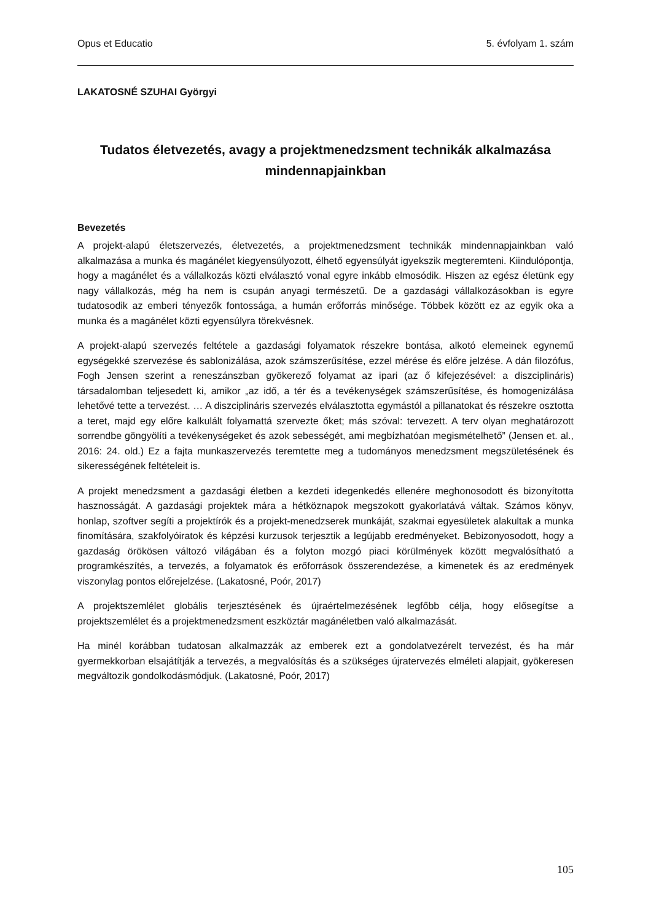Opus et Educatio 5. évfolyam 1. szám
LAKATOSNÉ SZUHAI Györgyi
Tudatos életvezetés, avagy a projektmenedzsment technikák alkalmazása mindennapjainkban
Bevezetés
A projekt-alapú életszervezés, életvezetés, a projektmenedzsment technikák mindennapjainkban való alkalmazása a munka és magánélet kiegyensúlyozott, élhető egyensúlyát igyekszik megteremteni. Kiindulópontja, hogy a magánélet és a vállalkozás közti elválasztó vonal egyre inkább elmosódik. Hiszen az egész életünk egy nagy vállalkozás, még ha nem is csupán anyagi természetű. De a gazdasági vállalkozásokban is egyre tudatosodik az emberi tényezők fontossága, a humán erőforrás minősége. Többek között ez az egyik oka a munka és a magánélet közti egyensúlyra törekvésnek.
A projekt-alapú szervezés feltétele a gazdasági folyamatok részekre bontása, alkotó elemeinek egynemű egységekké szervezése és sablonizálása, azok számszerűsítése, ezzel mérése és előre jelzése. A dán filozófus, Fogh Jensen szerint a reneszánszban gyökerező folyamat az ipari (az ő kifejezésével: a diszciplináris) társadalomban teljesedett ki, amikor „az idő, a tér és a tevékenységek számszerűsítése, és homogenizálása lehetővé tette a tervezést. … A diszciplináris szervezés elválasztotta egymástól a pillanatokat és részekre osztotta a teret, majd egy előre kalkulált folyamattá szervezte őket; más szóval: tervezett. A terv olyan meghatározott sorrendbe göngyölíti a tevékenységeket és azok sebességét, ami megbízhatóan megismételhető” (Jensen et. al., 2016: 24. old.) Ez a fajta munkaszervezés teremtette meg a tudományos menedzsment megszületésének és sikerességének feltételeit is.
A projekt menedzsment a gazdasági életben a kezdeti idegenkedés ellenére meghonosodott és bizonyította hasznosságát. A gazdasági projektek mára a hétköznapok megszokott gyakorlatává váltak. Számos könyv, honlap, szoftver segíti a projektírók és a projekt-menedzserek munkáját, szakmai egyesületek alakultak a munka finomítására, szakfolyóiratok és képzési kurzusok terjesztik a legújabb eredményeket. Bebizonyosodott, hogy a gazdaság örökösen változó világában és a folyton mozgó piaci körülmények között megvalósítható a programkészítés, a tervezés, a folyamatok és erőforrások összerendezése, a kimenetek és az eredmények viszonylag pontos előrejelzése. (Lakatosné, Poór, 2017)
A projektszemlélet globális terjesztésének és újraértelmezésének legfőbb célja, hogy elősegítse a projektszemlélet és a projektmenedzsment eszköztár magánéletben való alkalmazását.
Ha minél korábban tudatosan alkalmazzák az emberek ezt a gondolatvezérelt tervezést, és ha már gyermekkorban elsajátítják a tervezés, a megvalósítás és a szükséges újratervezés elméleti alapjait, gyökeresen megváltozik gondolkodásmódjuk. (Lakatosné, Poór, 2017)
105